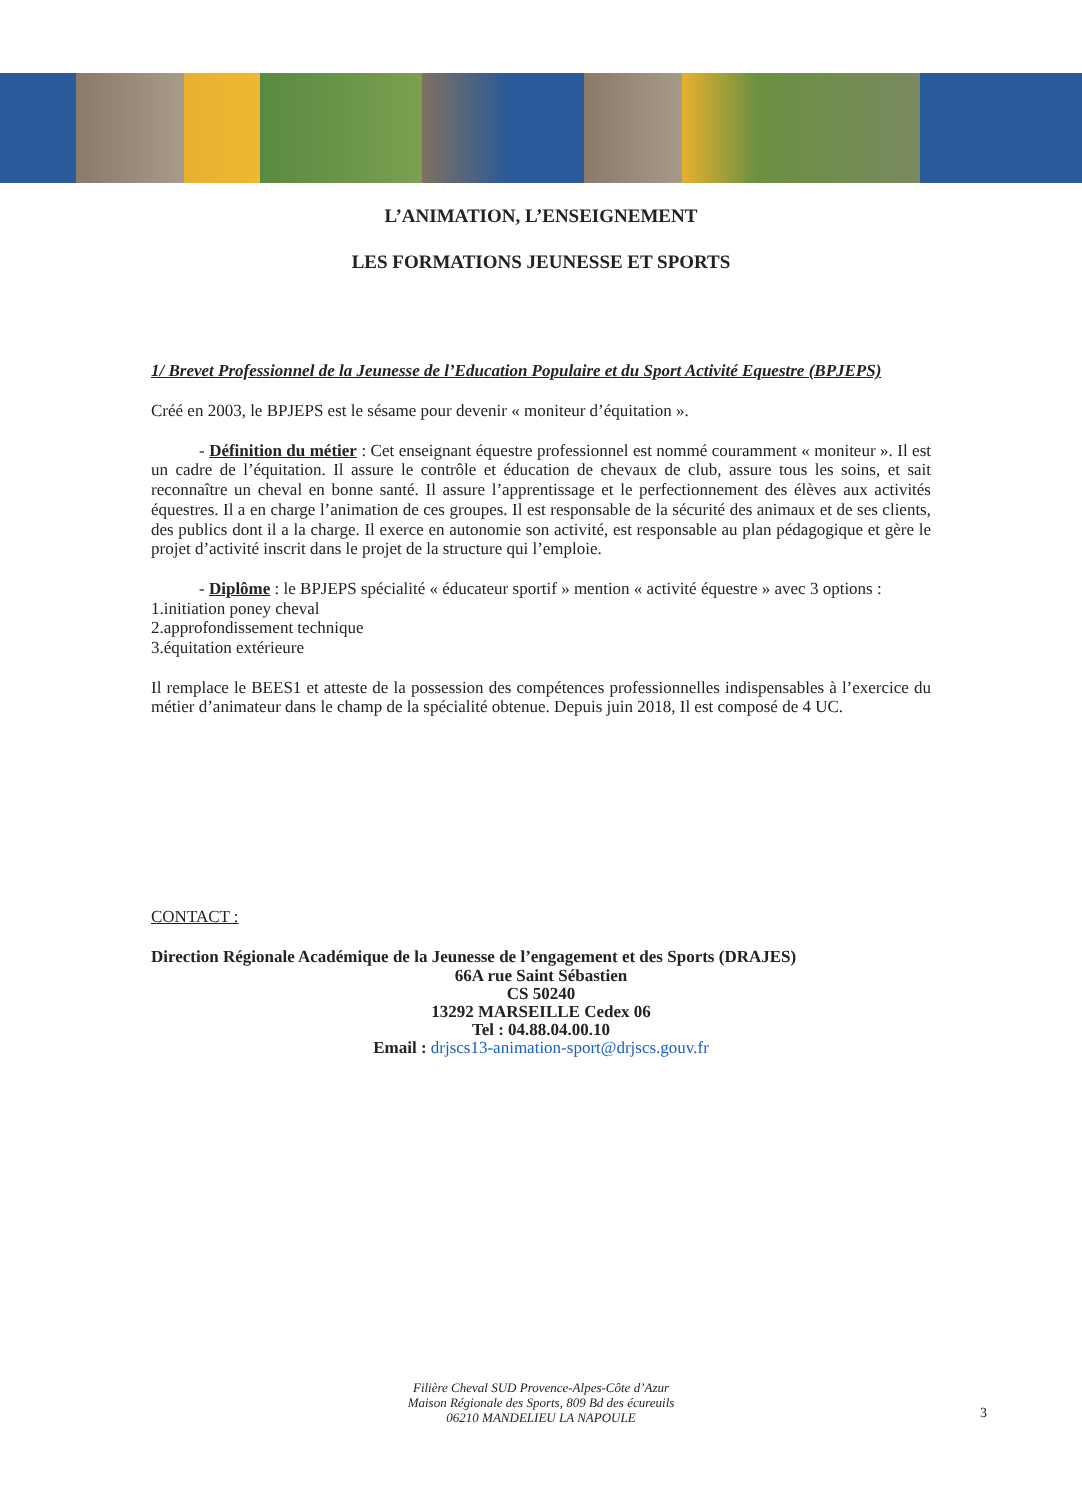L’ANIMATION, L’ENSEIGNEMENT
LES FORMATIONS JEUNESSE ET SPORTS
1/ Brevet Professionnel de la Jeunesse de l’Education Populaire et du Sport Activité Equestre (BPJEPS)
Créé en 2003, le BPJEPS est le sésame pour devenir « moniteur d’équitation ».
- Définition du métier : Cet enseignant équestre professionnel est nommé couramment « moniteur ». Il est un cadre de l’équitation. Il assure le contrôle et éducation de chevaux de club, assure tous les soins, et sait reconnaître un cheval en bonne santé. Il assure l’apprentissage et le perfectionnement des élèves aux activités équestres. Il a en charge l’animation de ces groupes. Il est responsable de la sécurité des animaux et de ses clients, des publics dont il a la charge. Il exerce en autonomie son activité, est responsable au plan pédagogique et gère le projet d’activité inscrit dans le projet de la structure qui l’emploie.
- Diplôme : le BPJEPS spécialité « éducateur sportif » mention « activité équestre » avec 3 options :
1.initiation poney cheval
2.approfondissement technique
3.équitation extérieure
Il remplace le BEES1 et atteste de la possession des compétences professionnelles indispensables à l’exercice du métier d’animateur dans le champ de la spécialité obtenue. Depuis juin 2018, Il est composé de 4 UC.
CONTACT :
Direction Régionale Académique de la Jeunesse de l’engagement et des Sports (DRAJES)
66A rue Saint Sébastien
CS 50240
13292 MARSEILLE Cedex 06
Tel : 04.88.04.00.10
Email : drjscs13-animation-sport@drjscs.gouv.fr
Filière Cheval SUD Provence-Alpes-Côte d’Azur
Maison Régionale des Sports, 809 Bd des écureuils
06210 MANDELIEU LA NAPOULE
3